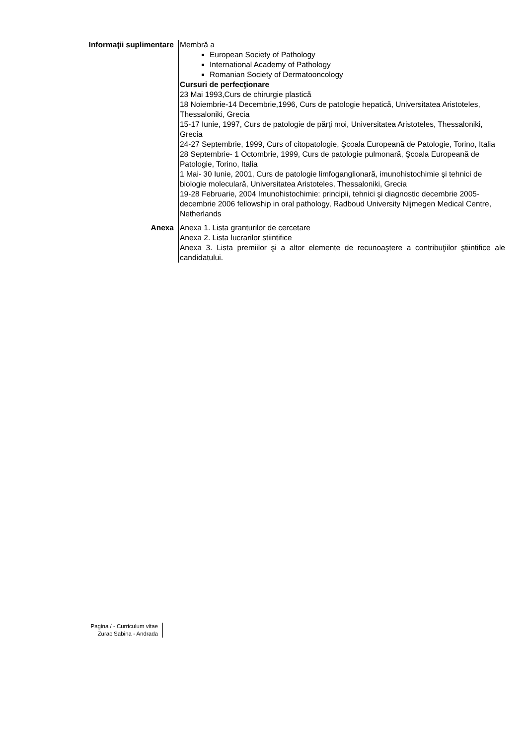Informaţii suplimentare
Membră a
European Society of Pathology
International Academy of Pathology
Romanian Society of Dermatooncology
Cursuri de perfecţionare
23 Mai 1993,Curs de chirurgie plastică
18 Noiembrie-14 Decembrie,1996, Curs de patologie hepatică, Universitatea Aristoteles, Thessaloniki, Grecia
15-17 Iunie, 1997, Curs de patologie de părţi moi, Universitatea Aristoteles, Thessaloniki, Grecia
24-27 Septembrie, 1999, Curs of citopatologie, Şcoala Europeană de Patologie, Torino, Italia
28 Septembrie- 1 Octombrie, 1999, Curs de patologie pulmonară, Şcoala Europeană de Patologie, Torino, Italia
1 Mai- 30 Iunie, 2001, Curs de patologie limfoganglionară, imunohistochimie şi tehnici de biologie moleculară, Universitatea Aristoteles, Thessaloniki, Grecia
19-28 Februarie, 2004 Imunohistochimie: principii, tehnici şi diagnostic decembrie 2005-decembrie 2006 fellowship in oral pathology, Radboud University Nijmegen Medical Centre, Netherlands
Anexa Anexa 1. Lista granturilor de cercetare
Anexa 2. Lista lucrarilor stiintifice
Anexa 3. Lista premiilor şi a altor elemente de recunoaştere a contribuţiilor ştiintifice ale candidatului.
Pagina / - Curriculum vitae
Zurac Sabina - Andrada